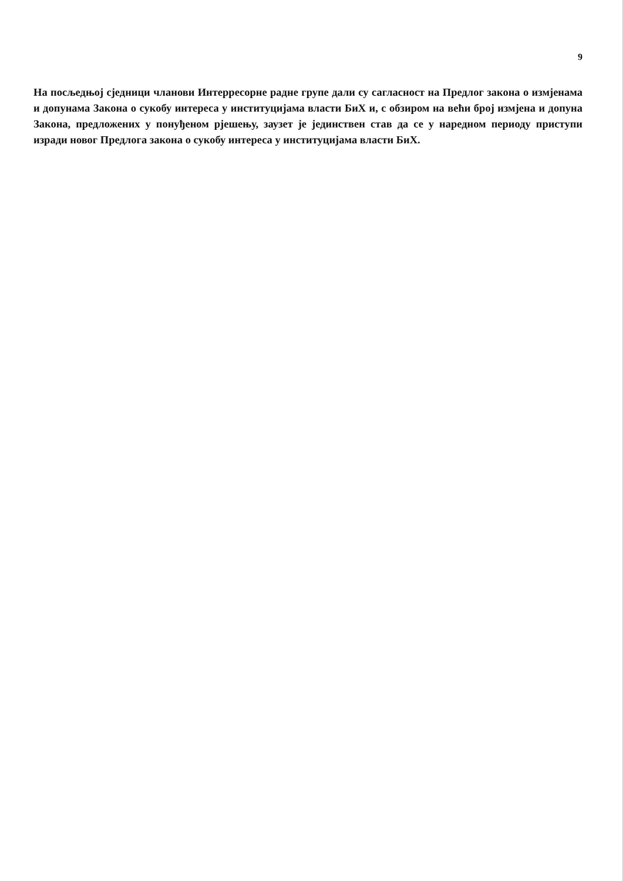9
На посљедњој сједници чланови Интерресорне радне групе дали су сагласност на Предлог закона о измјенама и допунама Закона о сукобу интереса у институцијама власти БиХ и, с обзиром на већи број измјена и допуна Закона, предложених у понуђеном рјешењу, заузет је јединствен став да се у наредном периоду приступи изради новог Предлога закона о сукобу интереса у институцијама власти БиХ.